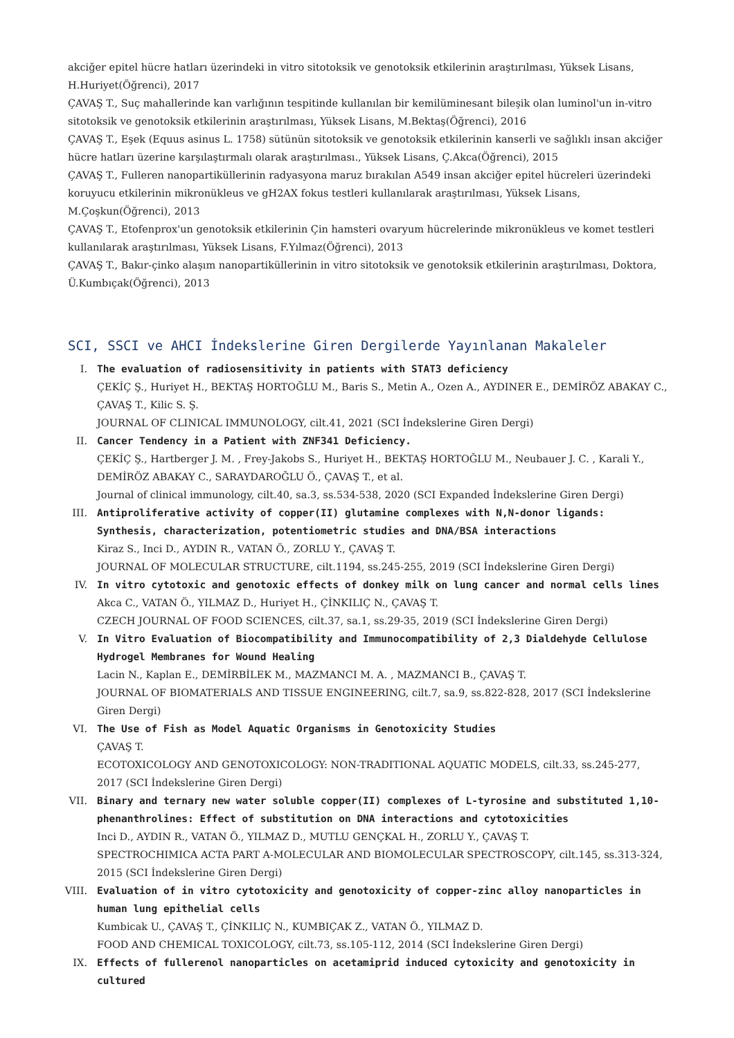akciğer epitel hücre hatları üzerindeki in vitro sitotoksik ve genotoksik etkilerinin araştırılması, Yüksek Lisans, H.Huriyet(Öğrenci), 2017
ÇAVAŞ T., Suç mahallerinde kan varlığının tespitinde kullanılan bir kemilüminesant bileşik olan luminol'un in-vitro sitotoksik ve genotoksik etkilerinin araştırılması, Yüksek Lisans, M.Bektaş(Öğrenci), 2016
ÇAVAŞ T., Eşek (Equus asinus L. 1758) sütünün sitotoksik ve genotoksik etkilerinin kanserli ve sağlıklı insan akciğer hücre hatları üzerine karşılaştırmalı olarak araştırılması., Yüksek Lisans, Ç.Akca(Öğrenci), 2015
ÇAVAŞ T., Fulleren nanopartiküllerinin radyasyona maruz bırakılan A549 insan akciğer epitel hücreleri üzerindeki koruyucu etkilerinin mikronükleus ve gH2AX fokus testleri kullanılarak araştırılması, Yüksek Lisans, M.Çoşkun(Öğrenci), 2013
ÇAVAŞ T., Etofenprox'un genotoksik etkilerinin Çin hamsteri ovaryum hücrelerinde mikronükleus ve komet testleri kullanılarak araştırılması, Yüksek Lisans, F.Yılmaz(Öğrenci), 2013
ÇAVAŞ T., Bakır-çinko alaşım nanopartiküllerinin in vitro sitotoksik ve genotoksik etkilerinin araştırılması, Doktora, Ü.Kumbıçak(Öğrenci), 2013
SCI, SSCI ve AHCI İndekslerine Giren Dergilerde Yayınlanan Makaleler
I. The evaluation of radiosensitivity in patients with STAT3 deficiency
ÇEKİÇ Ş., Huriyet H., BEKTAŞ HORTOĞLU M., Baris S., Metin A., Ozen A., AYDINER E., DEMİRÖZ ABAKAY C., ÇAVAŞ T., Kilic S. Ş.
JOURNAL OF CLINICAL IMMUNOLOGY, cilt.41, 2021 (SCI İndekslerine Giren Dergi)
II. Cancer Tendency in a Patient with ZNF341 Deficiency.
ÇEKİÇ Ş., Hartberger J. M. , Frey-Jakobs S., Huriyet H., BEKTAŞ HORTOĞLU M., Neubauer J. C. , Karali Y., DEMİRÖZ ABAKAY C., SARAYDAROĞLU Ö., ÇAVAŞ T., et al.
Journal of clinical immunology, cilt.40, sa.3, ss.534-538, 2020 (SCI Expanded İndekslerine Giren Dergi)
III. Antiproliferative activity of copper(II) glutamine complexes with N,N-donor ligands: Synthesis, characterization, potentiometric studies and DNA/BSA interactions
Kiraz S., Inci D., AYDIN R., VATAN Ö., ZORLU Y., ÇAVAŞ T.
JOURNAL OF MOLECULAR STRUCTURE, cilt.1194, ss.245-255, 2019 (SCI İndekslerine Giren Dergi)
IV. In vitro cytotoxic and genotoxic effects of donkey milk on lung cancer and normal cells lines
Akca C., VATAN Ö., YILMAZ D., Huriyet H., ÇİNKILIÇ N., ÇAVAŞ T.
CZECH JOURNAL OF FOOD SCIENCES, cilt.37, sa.1, ss.29-35, 2019 (SCI İndekslerine Giren Dergi)
V. In Vitro Evaluation of Biocompatibility and Immunocompatibility of 2,3 Dialdehyde Cellulose Hydrogel Membranes for Wound Healing
Lacin N., Kaplan E., DEMİRBİLEK M., MAZMANCI M. A. , MAZMANCI B., ÇAVAŞ T.
JOURNAL OF BIOMATERIALS AND TISSUE ENGINEERING, cilt.7, sa.9, ss.822-828, 2017 (SCI İndekslerine Giren Dergi)
VI. The Use of Fish as Model Aquatic Organisms in Genotoxicity Studies
ÇAVAŞ T.
ECOTOXICOLOGY AND GENOTOXICOLOGY: NON-TRADITIONAL AQUATIC MODELS, cilt.33, ss.245-277, 2017 (SCI İndekslerine Giren Dergi)
VII. Binary and ternary new water soluble copper(II) complexes of L-tyrosine and substituted 1,10-phenanthrolines: Effect of substitution on DNA interactions and cytotoxicities
Inci D., AYDIN R., VATAN Ö., YILMAZ D., MUTLU GENÇKAL H., ZORLU Y., ÇAVAŞ T.
SPECTROCHIMICA ACTA PART A-MOLECULAR AND BIOMOLECULAR SPECTROSCOPY, cilt.145, ss.313-324, 2015 (SCI İndekslerine Giren Dergi)
VIII.
Evaluation of in vitro cytotoxicity and genotoxicity of copper-zinc alloy nanoparticles in human lung epithelial cells
Kumbicak U., ÇAVAŞ T., ÇİNKILIÇ N., KUMBIÇAK Z., VATAN Ö., YILMAZ D.
FOOD AND CHEMICAL TOXICOLOGY, cilt.73, ss.105-112, 2014 (SCI İndekslerine Giren Dergi)
IX. Effects of fullerenol nanoparticles on acetamiprid induced cytoxicity and genotoxicity in cultured